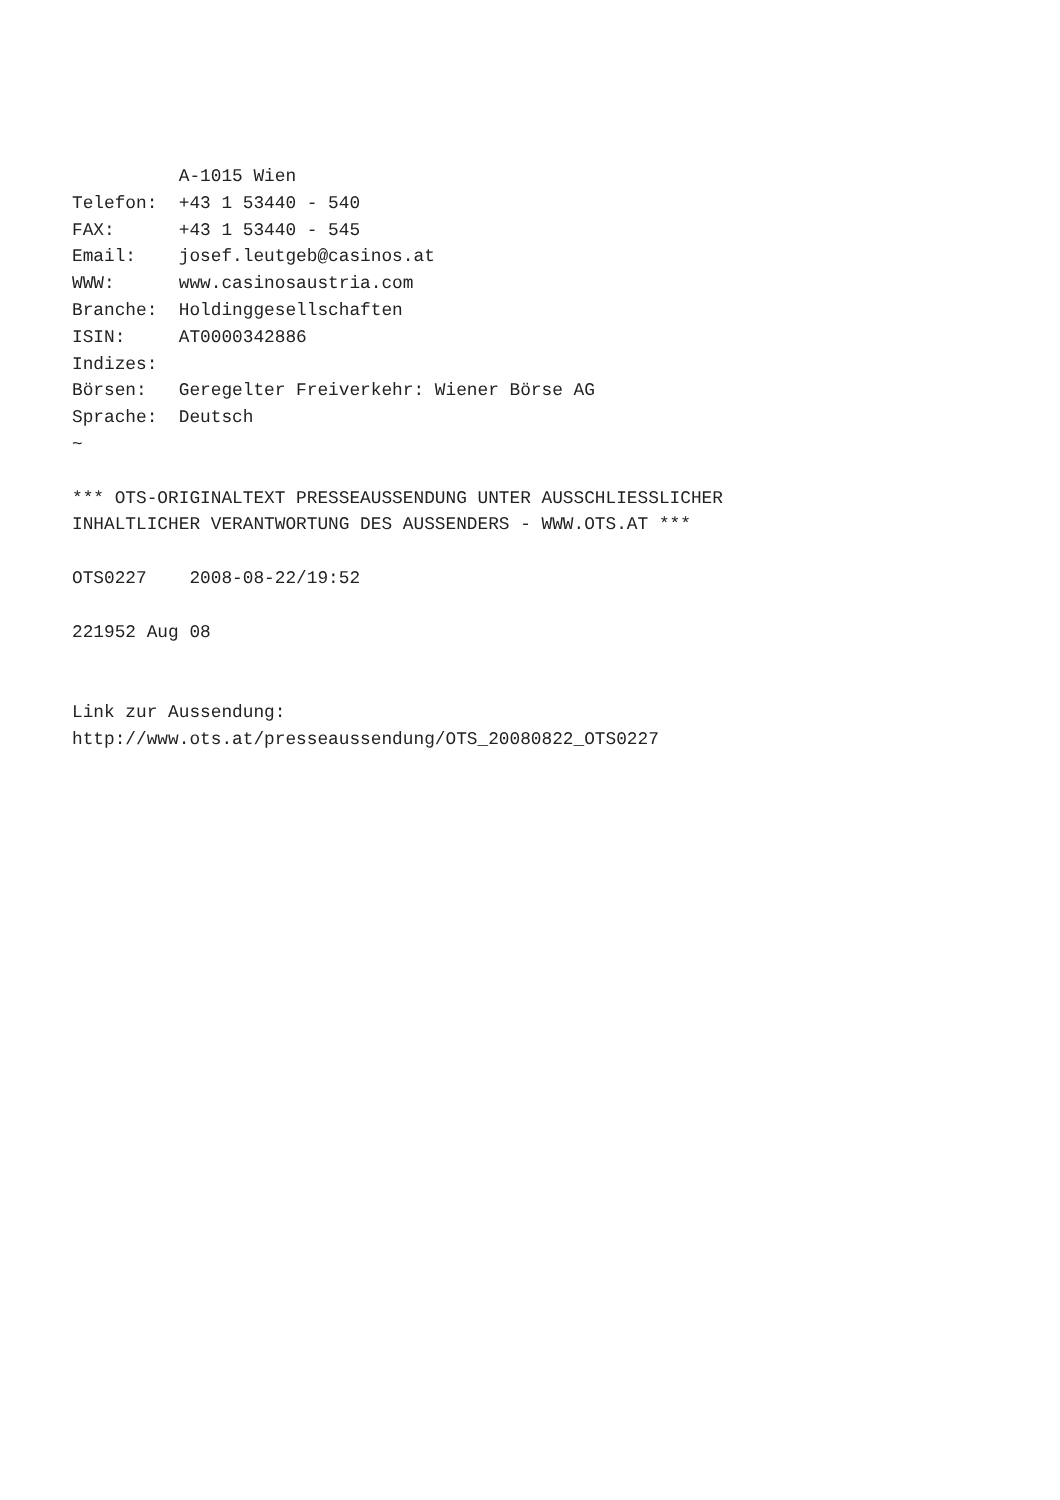A-1015 Wien
Telefon:  +43 1 53440 - 540
FAX:      +43 1 53440 - 545
Email:    josef.leutgeb@casinos.at
WWW:      www.casinosaustria.com
Branche:  Holdinggesellschaften
ISIN:     AT0000342886
Indizes:
Börsen:   Geregelter Freiverkehr: Wiener Börse AG
Sprache:  Deutsch
~

*** OTS-ORIGINALTEXT PRESSEAUSSENDUNG UNTER AUSSCHLIESSLICHER
INHALTLICHER VERANTWORTUNG DES AUSSENDERS - WWW.OTS.AT ***

OTS0227    2008-08-22/19:52

221952 Aug 08


Link zur Aussendung:
http://www.ots.at/presseaussendung/OTS_20080822_OTS0227